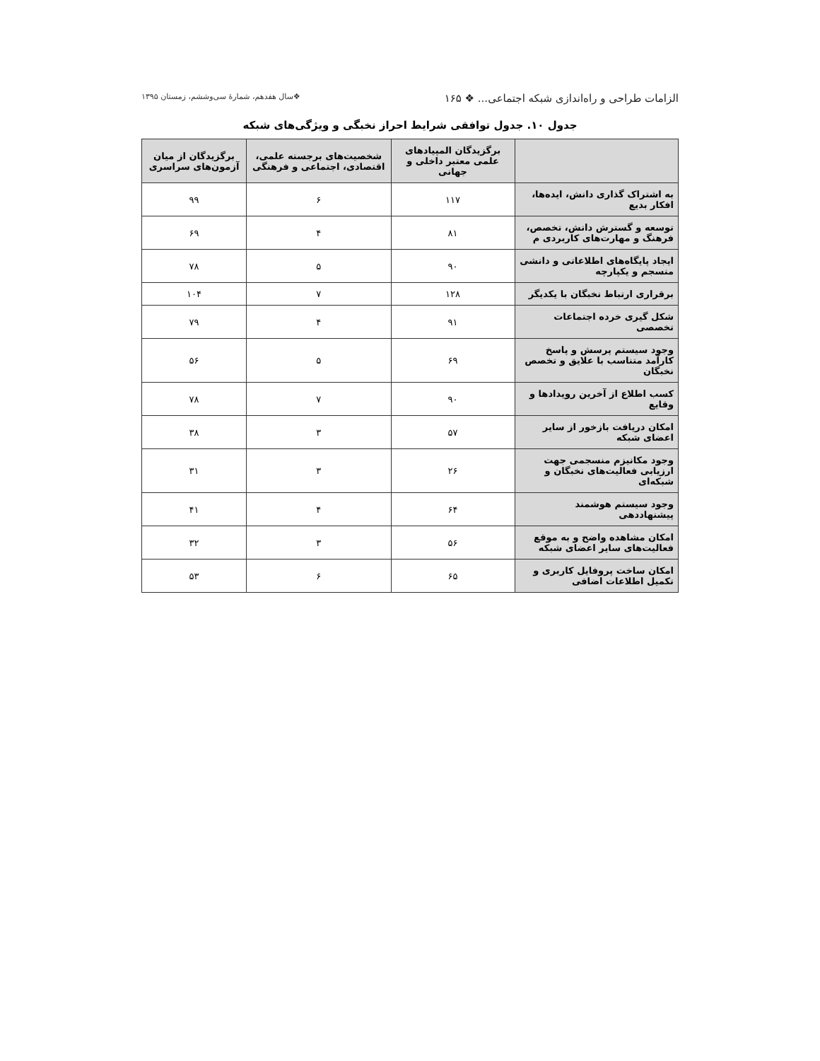الزامات طراحی و راه‌اندازی شبکه اجتماعی... ❖ ۱۶۵ ❖سال هفدهم، شمارهٔ سی‌وششم، زمستان ۱۳۹۵
جدول ۱۰. جدول توافقی شرایط احراز نخبگی و ویژگی‌های شبکه
| | برگزیدگان المپیادهای علمی معتبر داخلی و جهانی | شخصیت‌های برجسته علمی، اقتصادی، اجتماعی و فرهنگی | برگزیدگان از میان آزمون‌های سراسری |
| --- | --- | --- | --- |
| به اشتراک گذاری دانش، ایده‌ها، افکار بدیع | ۱۱۷ | ۶ | ۹۹ |
| توسعه و گسترش دانش، تخصص، فرهنگ و مهارت‌های کاربردی م | ۸۱ | ۴ | ۶۹ |
| ایجاد پایگاه‌های اطلاعاتی و دانشی منسجم و یکپارچه | ۹۰ | ۵ | ۷۸ |
| برقراری ارتباط نخبگان با یکدیگر | ۱۲۸ | ۷ | ۱۰۴ |
| شکل گیری خرده اجتماعات تخصصی | ۹۱ | ۴ | ۷۹ |
| وجود سیستم پرسش و پاسخ کارآمد متناسب با علایق و تخصص نخبگان | ۶۹ | ۵ | ۵۶ |
| کسب اطلاع از آخرین رویدادها و وقایع | ۹۰ | ۷ | ۷۸ |
| امکان دریافت بازخور از سایر اعضای شبکه | ۵۷ | ۳ | ۳۸ |
| وجود مکانیزم منسجمی جهت ارزیابی فعالیت‌های نخبگان و شبکه‌ای | ۲۶ | ۳ | ۳۱ |
| وجود سیستم هوشمند پیشنهاددهی | ۶۴ | ۴ | ۴۱ |
| امکان مشاهده واضح و به موقع فعالیت‌های سایر اعضای شبکه | ۵۶ | ۳ | ۳۲ |
| امکان ساخت پروفایل کاربری و تکمیل اطلاعات اضافی | ۶۵ | ۶ | ۵۳ |